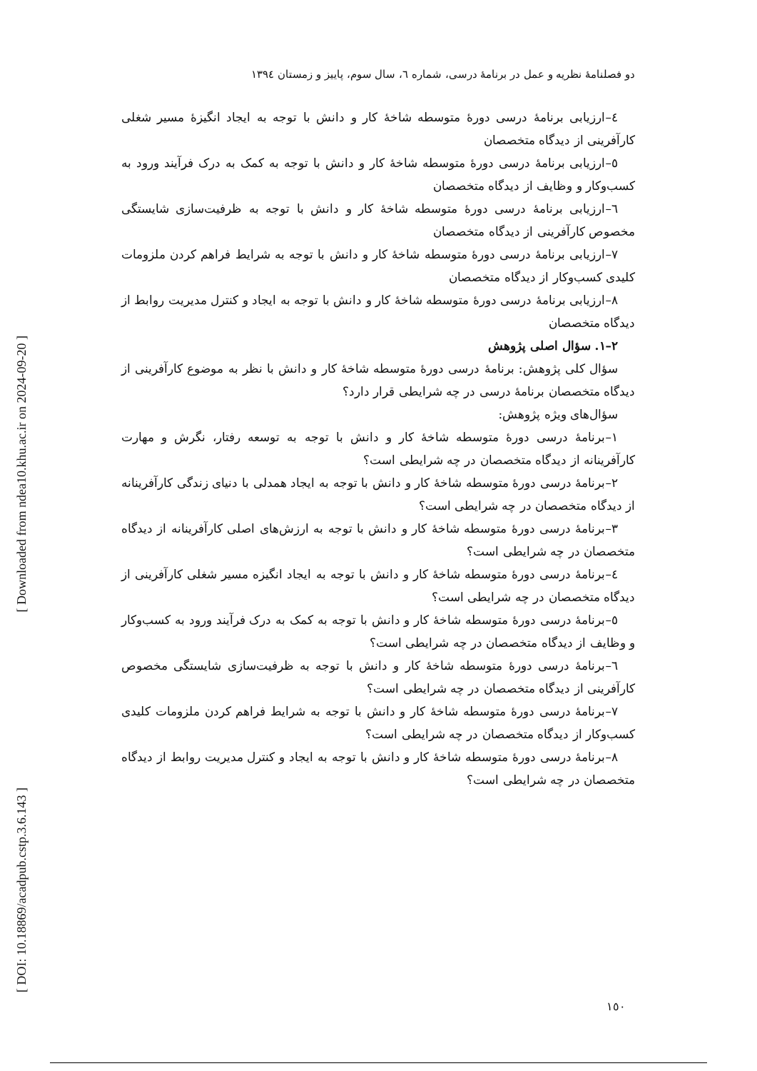[ Downloaded from ndea10.khu.ac.ir on 2024-09-20 ]
[ DOI: 10.18869/acadpub.cstp.3.6.143 ]
دو فصلنامۀ نظریه و عمل در برنامۀ درسی، شماره ٦، سال سوم، پاییز و زمستان ١٣٩٤
٤–ارزیابی برنامۀ درسی دورۀ متوسطه شاخۀ کار و دانش با توجه به ایجاد انگیزۀ مسیر شغلی کارآفرینی از دیدگاه متخصصان
٥–ارزیابی برنامۀ درسی دورۀ متوسطه شاخۀ کار و دانش با توجه به کمک به درک فرآیند ورود به کسب‌وکار و وظایف از دیدگاه متخصصان
٦–ارزیابی برنامۀ درسی دورۀ متوسطه شاخۀ کار و دانش با توجه به ظرفیت‌سازی شایستگی مخصوص کارآفرینی از دیدگاه متخصصان
٧–ارزیابی برنامۀ درسی دورۀ متوسطه شاخۀ کار و دانش با توجه به شرایط فراهم کردن ملزومات کلیدی کسب‌وکار از دیدگاه متخصصان
٨–ارزیابی برنامۀ درسی دورۀ متوسطه شاخۀ کار و دانش با توجه به ایجاد و کنترل مدیریت روابط از دیدگاه متخصصان
٢–١. سؤال اصلی پژوهش
سؤال کلی پژوهش: برنامۀ درسی دورۀ متوسطه شاخۀ کار و دانش با نظر به موضوع کارآفرینی از دیدگاه متخصصان برنامۀ درسی در چه شرایطی قرار دارد؟
سؤال‌های ویژه پژوهش:
١–برنامۀ درسی دورۀ متوسطه شاخۀ کار و دانش با توجه به توسعه رفتار، نگرش و مهارت کارآفرینانه از دیدگاه متخصصان در چه شرایطی است؟
٢–برنامۀ درسی دورۀ متوسطه شاخۀ کار و دانش با توجه به ایجاد همدلی با دنیای زندگی کارآفرینانه از دیدگاه متخصصان در چه شرایطی است؟
٣–برنامۀ درسی دورۀ متوسطه شاخۀ کار و دانش با توجه به ارزش‌های اصلی کارآفرینانه از دیدگاه متخصصان در چه شرایطی است؟
٤–برنامۀ درسی دورۀ متوسطه شاخۀ کار و دانش با توجه به ایجاد انگیزه مسیر شغلی کارآفرینی از دیدگاه متخصصان در چه شرایطی است؟
٥–برنامۀ درسی دورۀ متوسطه شاخۀ کار و دانش با توجه به کمک به درک فرآیند ورود به کسب‌وکار و وظایف از دیدگاه متخصصان در چه شرایطی است؟
٦–برنامۀ درسی دورۀ متوسطه شاخۀ کار و دانش با توجه به ظرفیت‌سازی شایستگی مخصوص کارآفرینی از دیدگاه متخصصان در چه شرایطی است؟
٧–برنامۀ درسی دورۀ متوسطه شاخۀ کار و دانش با توجه به شرایط فراهم کردن ملزومات کلیدی کسب‌وکار از دیدگاه متخصصان در چه شرایطی است؟
٨–برنامۀ درسی دورۀ متوسطه شاخۀ کار و دانش با توجه به ایجاد و کنترل مدیریت روابط از دیدگاه متخصصان در چه شرایطی است؟
١٥٠